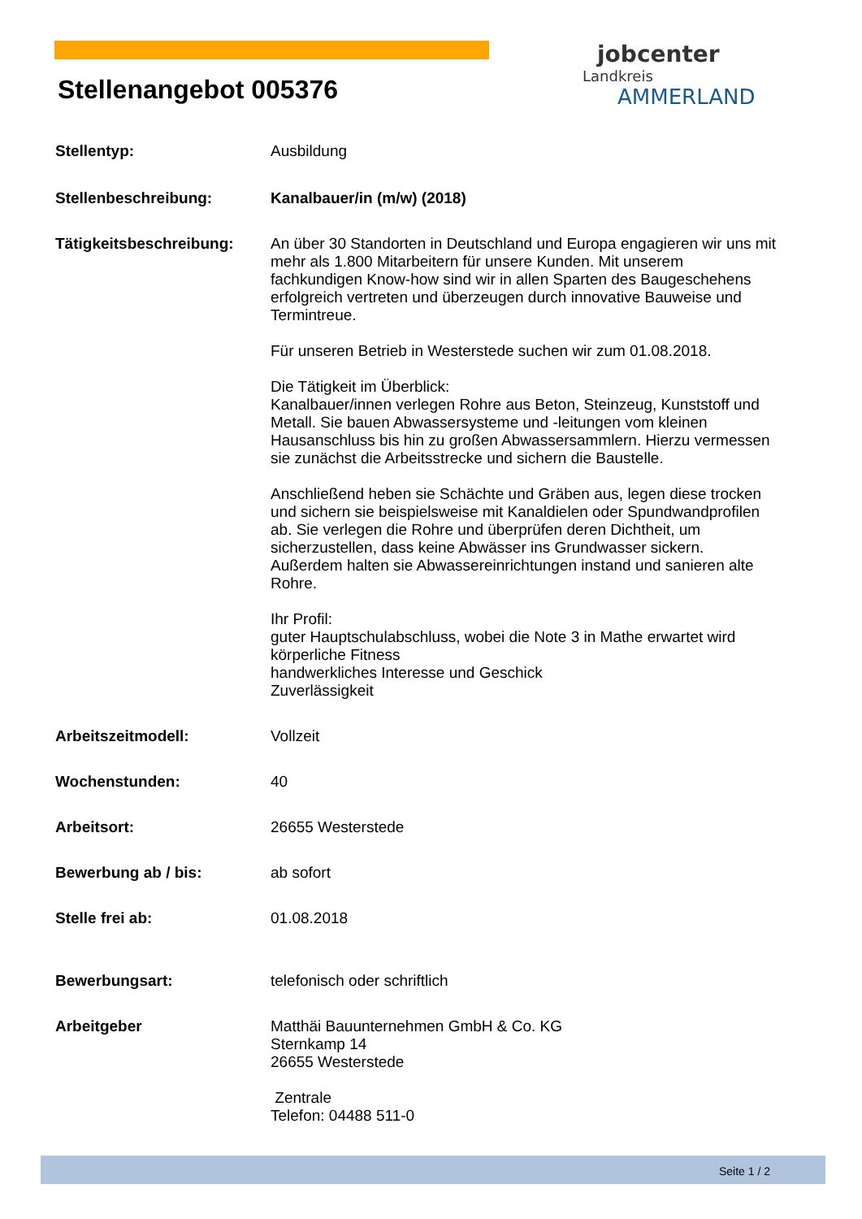jobcenter
Landkreis
AMMERLAND
Stellenangebot 005376
Stellentyp: Ausbildung
Stellenbeschreibung: Kanalbauer/in (m/w) (2018)
Tätigkeitsbeschreibung: An über 30 Standorten in Deutschland und Europa engagieren wir uns mit mehr als 1.800 Mitarbeitern für unsere Kunden. Mit unserem fachkundigen Know-how sind wir in allen Sparten des Baugeschehens erfolgreich vertreten und überzeugen durch innovative Bauweise und Termintreue.
Für unseren Betrieb in Westerstede suchen wir zum 01.08.2018.
Die Tätigkeit im Überblick:
Kanalbauer/innen verlegen Rohre aus Beton, Steinzeug, Kunststoff und Metall. Sie bauen Abwassersysteme und -leitungen vom kleinen Hausanschluss bis hin zu großen Abwassersammlern. Hierzu vermessen sie zunächst die Arbeitsstrecke und sichern die Baustelle.
Anschließend heben sie Schächte und Gräben aus, legen diese trocken und sichern sie beispielsweise mit Kanaldielen oder Spundwandprofilen ab. Sie verlegen die Rohre und überprüfen deren Dichtheit, um sicherzustellen, dass keine Abwässer ins Grundwasser sickern. Außerdem halten sie Abwassereinrichtungen instand und sanieren alte Rohre.
Ihr Profil:
guter Hauptschulabschluss, wobei die Note 3 in Mathe erwartet wird
körperliche Fitness
handwerkliches Interesse und Geschick
Zuverlässigkeit
Arbeitszeitmodell: Vollzeit
Wochenstunden: 40
Arbeitsort: 26655 Westerstede
Bewerbung ab / bis: ab sofort
Stelle frei ab: 01.08.2018
Bewerbungsart: telefonisch oder schriftlich
Arbeitgeber Matthäi Bauunternehmen GmbH & Co. KG
Sternkamp 14
26655 Westerstede
Zentrale
Telefon: 04488 511-0
Seite 1 / 2